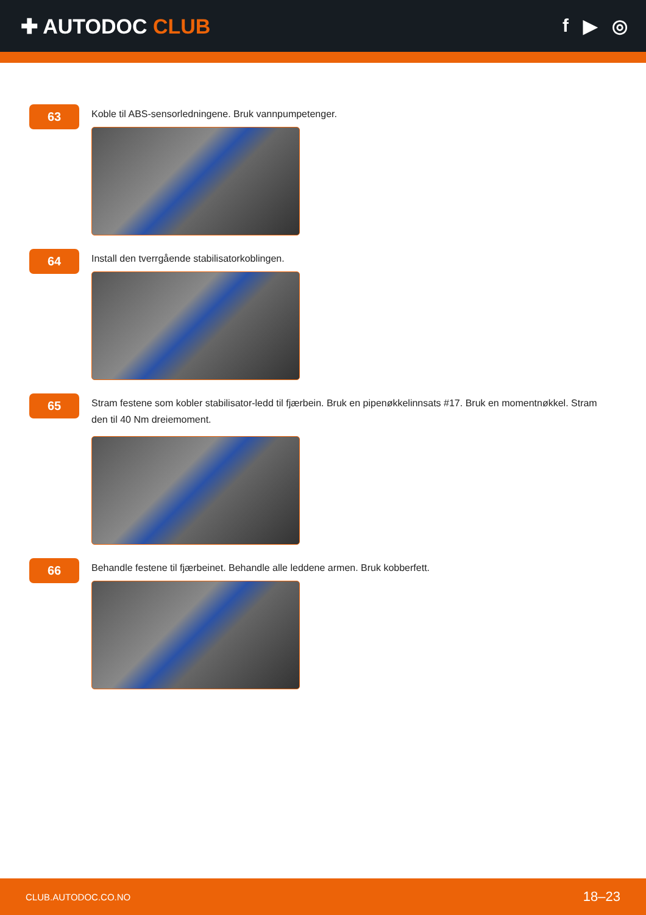✚ AUTODOC CLUB f ▶ ◎
63
Koble til ABS-sensorledningene. Bruk vannpumpetenger.
64
Install den tverrgående stabilisatorkoblingen.
65
Stram festene som kobler stabilisator-ledd til fjærbein. Bruk en pipenøkkelinnsats #17. Bruk en momentnøkkel. Stram den til 40 Nm dreiemoment.
66
Behandle festene til fjærbeinet. Behandle alle leddene armen. Bruk kobberfett.
CLUB.AUTODOC.CO.NO 18–23